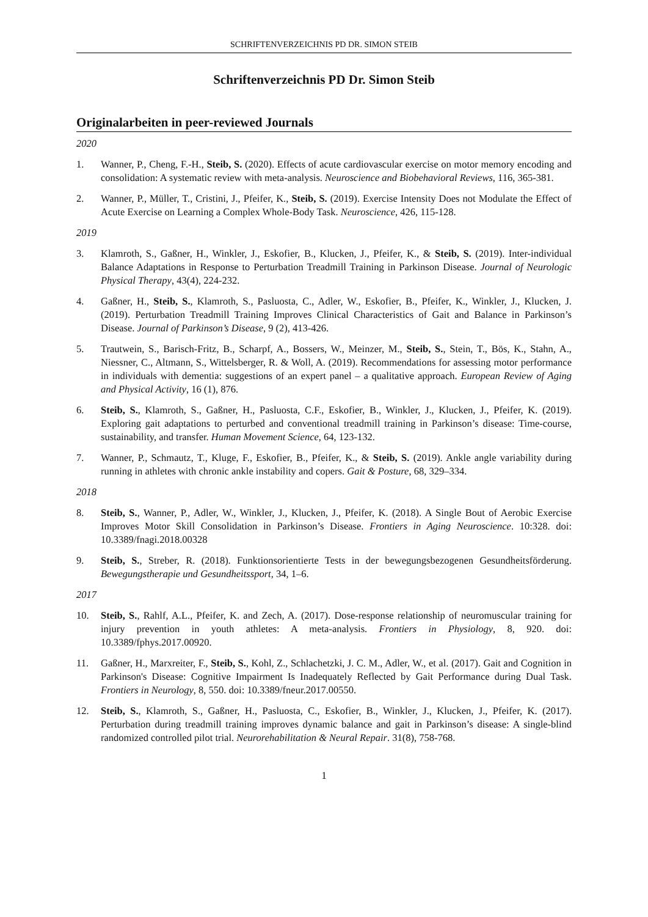SCHRIFTENVERZEICHNIS PD DR. SIMON STEIB
Schriftenverzeichnis PD Dr. Simon Steib
Originalarbeiten in peer-reviewed Journals
2020
1. Wanner, P., Cheng, F.-H., Steib, S. (2020). Effects of acute cardiovascular exercise on motor memory encoding and consolidation: A systematic review with meta-analysis. Neuroscience and Biobehavioral Reviews, 116, 365-381.
2. Wanner, P., Müller, T., Cristini, J., Pfeifer, K., Steib, S. (2019). Exercise Intensity Does not Modulate the Effect of Acute Exercise on Learning a Complex Whole-Body Task. Neuroscience, 426, 115-128.
2019
3. Klamroth, S., Gaßner, H., Winkler, J., Eskofier, B., Klucken, J., Pfeifer, K., & Steib, S. (2019). Inter-individual Balance Adaptations in Response to Perturbation Treadmill Training in Parkinson Disease. Journal of Neurologic Physical Therapy, 43(4), 224-232.
4. Gaßner, H., Steib, S., Klamroth, S., Pasluosta, C., Adler, W., Eskofier, B., Pfeifer, K., Winkler, J., Klucken, J. (2019). Perturbation Treadmill Training Improves Clinical Characteristics of Gait and Balance in Parkinson’s Disease. Journal of Parkinson’s Disease, 9 (2), 413-426.
5. Trautwein, S., Barisch-Fritz, B., Scharpf, A., Bossers, W., Meinzer, M., Steib, S., Stein, T., Bös, K., Stahn, A., Niessner, C., Altmann, S., Wittelsberger, R. & Woll, A. (2019). Recommendations for assessing motor performance in individuals with dementia: suggestions of an expert panel – a qualitative approach. European Review of Aging and Physical Activity, 16 (1), 876.
6. Steib, S., Klamroth, S., Gaßner, H., Pasluosta, C.F., Eskofier, B., Winkler, J., Klucken, J., Pfeifer, K. (2019). Exploring gait adaptations to perturbed and conventional treadmill training in Parkinson’s disease: Time-course, sustainability, and transfer. Human Movement Science, 64, 123-132.
7. Wanner, P., Schmautz, T., Kluge, F., Eskofier, B., Pfeifer, K., & Steib, S. (2019). Ankle angle variability during running in athletes with chronic ankle instability and copers. Gait & Posture, 68, 329–334.
2018
8. Steib, S., Wanner, P., Adler, W., Winkler, J., Klucken, J., Pfeifer, K. (2018). A Single Bout of Aerobic Exercise Improves Motor Skill Consolidation in Parkinson’s Disease. Frontiers in Aging Neuroscience. 10:328. doi: 10.3389/fnagi.2018.00328
9. Steib, S., Streber, R. (2018). Funktionsorientierte Tests in der bewegungsbezogenen Gesundheitsförderung. Bewegungstherapie und Gesundheitssport, 34, 1–6.
2017
10. Steib, S., Rahlf, A.L., Pfeifer, K. and Zech, A. (2017). Dose-response relationship of neuromuscular training for injury prevention in youth athletes: A meta-analysis. Frontiers in Physiology, 8, 920. doi: 10.3389/fphys.2017.00920.
11. Gaßner, H., Marxreiter, F., Steib, S., Kohl, Z., Schlachetzki, J. C. M., Adler, W., et al. (2017). Gait and Cognition in Parkinson's Disease: Cognitive Impairment Is Inadequately Reflected by Gait Performance during Dual Task. Frontiers in Neurology, 8, 550. doi: 10.3389/fneur.2017.00550.
12. Steib, S., Klamroth, S., Gaßner, H., Pasluosta, C., Eskofier, B., Winkler, J., Klucken, J., Pfeifer, K. (2017). Perturbation during treadmill training improves dynamic balance and gait in Parkinson’s disease: A single-blind randomized controlled pilot trial. Neurorehabilitation & Neural Repair. 31(8), 758-768.
1